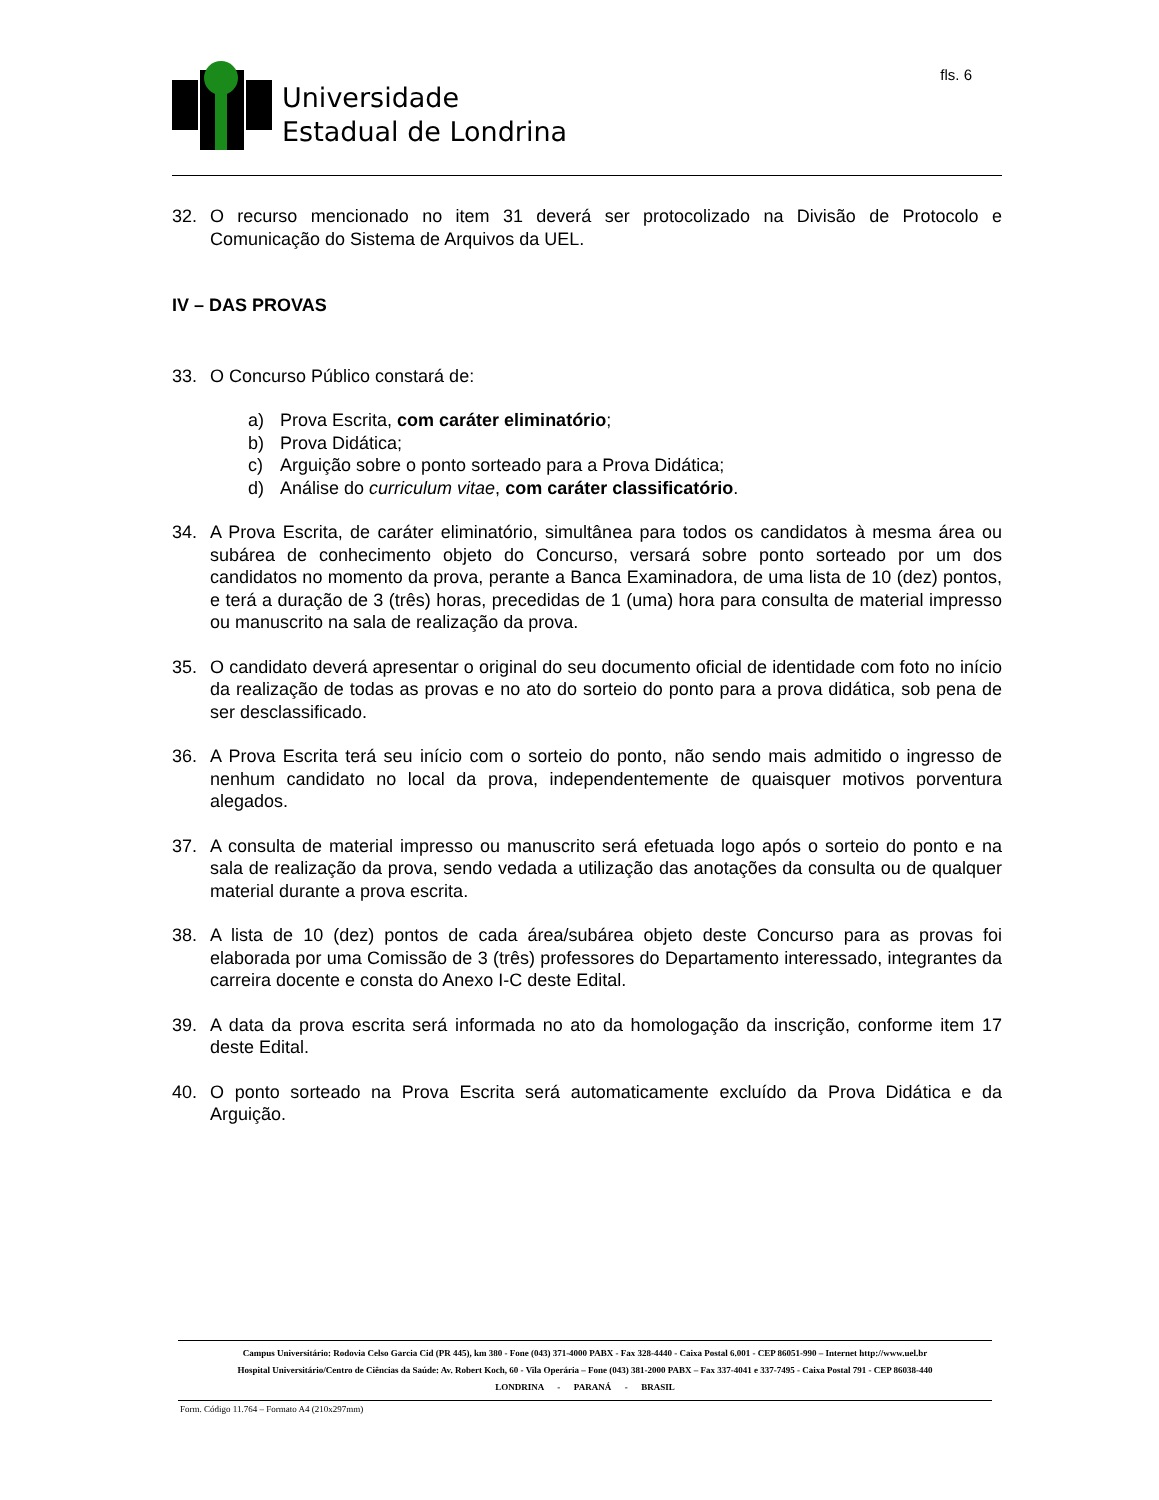Universidade
Estadual de Londrina
fls. 6
32. O recurso mencionado no item 31 deverá ser protocolizado na Divisão de Protocolo e Comunicação do Sistema de Arquivos da UEL.
IV – DAS PROVAS
33. O Concurso Público constará de:
a) Prova Escrita, com caráter eliminatório;
b) Prova Didática;
c) Arguição sobre o ponto sorteado para a Prova Didática;
d) Análise do curriculum vitae, com caráter classificatório.
34. A Prova Escrita, de caráter eliminatório, simultânea para todos os candidatos à mesma área ou subárea de conhecimento objeto do Concurso, versará sobre ponto sorteado por um dos candidatos no momento da prova, perante a Banca Examinadora, de uma lista de 10 (dez) pontos, e terá a duração de 3 (três) horas, precedidas de 1 (uma) hora para consulta de material impresso ou manuscrito na sala de realização da prova.
35. O candidato deverá apresentar o original do seu documento oficial de identidade com foto no início da realização de todas as provas e no ato do sorteio do ponto para a prova didática, sob pena de ser desclassificado.
36. A Prova Escrita terá seu início com o sorteio do ponto, não sendo mais admitido o ingresso de nenhum candidato no local da prova, independentemente de quaisquer motivos porventura alegados.
37. A consulta de material impresso ou manuscrito será efetuada logo após o sorteio do ponto e na sala de realização da prova, sendo vedada a utilização das anotações da consulta ou de qualquer material durante a prova escrita.
38. A lista de 10 (dez) pontos de cada área/subárea objeto deste Concurso para as provas foi elaborada por uma Comissão de 3 (três) professores do Departamento interessado, integrantes da carreira docente e consta do Anexo I-C deste Edital.
39. A data da prova escrita será informada no ato da homologação da inscrição, conforme item 17 deste Edital.
40. O ponto sorteado na Prova Escrita será automaticamente excluído da Prova Didática e da Arguição.
Campus Universitário: Rodovia Celso Garcia Cid (PR 445), km 380 - Fone (043) 371-4000 PABX - Fax 328-4440 - Caixa Postal 6.001 - CEP 86051-990 – Internet http://www.uel.br
Hospital Universitário/Centro de Ciências da Saúde: Av. Robert Koch, 60 - Vila Operária – Fone (043) 381-2000 PABX – Fax 337-4041 e 337-7495 - Caixa Postal 791 - CEP 86038-440
LONDRINA - PARANÁ - BRASIL
Form. Código 11.764 – Formato A4 (210x297mm)